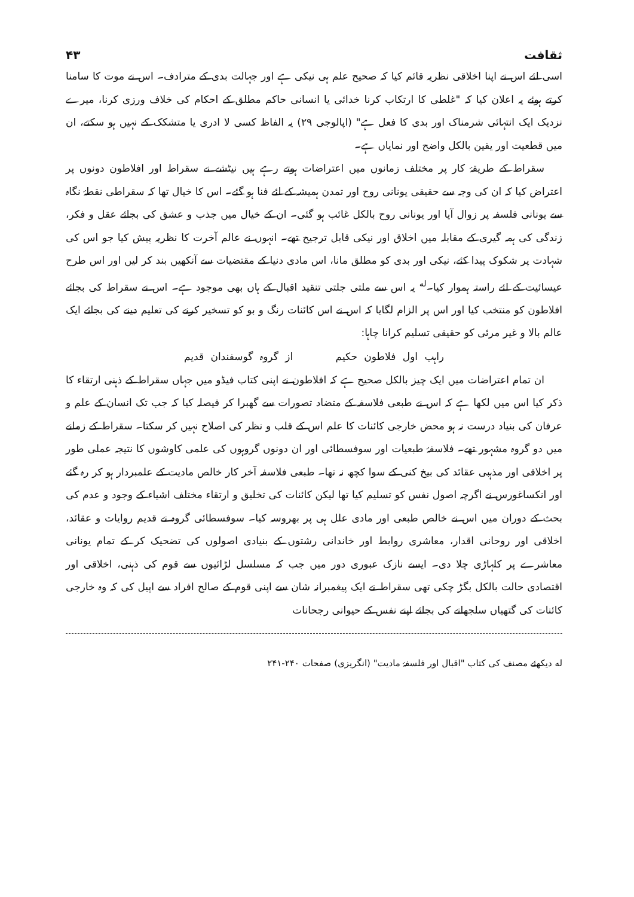ثقافت ۴۳
اسی لئے اس نے اپنا اخلاقی نظریہ قائم کیا کہ صحیح علم ہی نیکی ہے اور جہالت بدی کے مترادف۔ اس نے موت کا سامنا کرتے ہوئے یہ اعلان کیا کہ "غلطی کا ارتکاب کرنا خدائی یا انسانی حاکم مطلق کے احکام کی خلاف ورزی کرنا، میرے نزدیک ایک انتہائی شرمناک اور بدی کا فعل ہے" (اپالوجی ۲۹) یہ الفاظ کسی لا ادری یا متشکک کے نہیں ہو سکتے، ان میں قطعیت اور یقین بالکل واضح اور نمایاں ہے۔
سقراط کے طریقۂ کار پر مختلف زمانوں میں اعتراضات ہوتے رہے ہیں نیٹشے نے سقراط اور افلاطون دونوں پر اعتراض کیا کہ ان کی وجہ سے حقیقی یونانی روح اور تمدن ہمیشہ کے لئے فنا ہو گئے۔ اس کا خیال تھا کہ سقراطی نقطۂ نگاہ سے یونانی فلسفہ پر زوال آیا اور یونانی روح بالکل غائب ہو گئی۔ ان کے خیال میں جذب و عشق کی بجائے عقل و فکر، زندگی کی ہمہ گیری کے مقابلہ میں اخلاق اور نیکی قابل ترجیح تھے۔ انہوں نے عالم آخرت کا نظریہ پیش کیا جو اس کی شہادت پر شکوک پیدا کئے، نیکی اور بدی کو مطلق مانا، اس مادی دنیا کے مقتضیات سے آنکھیں بند کر لیں اور اس طرح عیسائیت کے لئے راستہ ہموار کیا۔<sup>له</sup> یہ اس سے ملتی جلتی تنقید اقبال کے ہاں بھی موجود ہے۔ اس نے سقراط کی بجائے افلاطون کو منتخب کیا اور اس پر الزام لگایا کہ اس نے اس کائنات رنگ و بو کو تسخیر کرنے کی تعلیم دینے کی بجائے ایک عالم بالا و غیر مرئی کو حقیقی تسلیم کرانا چاہا:
راہب اول فلاطون حکیم از گروہ گوسفندان قدیم
ان تمام اعتراضات میں ایک چیز بالکل صحیح ہے کہ افلاطون نے اپنی کتاب فیڈو میں جہاں سقراط کے ذہنی ارتقاء کا ذکر کیا اس میں لکھا ہے کہ اس نے طبعی فلاسفہ کے متضاد تصورات سے گھبرا کر فیصلہ کیا کہ جب تک انسان کے علم و عرفان کی بنیاد درست نہ ہو محض خارجی کائنات کا علم اس کے قلب و نظر کی اصلاح نہیں کر سکتا۔ سقراط کے زمانے میں دو گروہ مشہور تھے۔ فلاسفۂ طبعیات اور سوفسطائی اور ان دونوں گروہوں کی علمی کاوشوں کا نتیجہ عملی طور پر اخلاقی اور مذہبی عقائد کی بیخ کنی کے سوا کچھ نہ تھا۔ طبعی فلاسفہ آخر کار خالص مادیت کے علمبردار ہو کر رہ گئے اور انکساغورس نے اگرچہ اصول نفس کو تسلیم کیا تھا لیکن کائنات کی تخلیق و ارتقاء مختلف اشیاء کے وجود و عدم کی بحث کے دوران میں اس نے خالص طبعی اور مادی علل ہی پر بھروسہ کیا۔ سوفسطائی گروہ نے قدیم روایات و عقائد، اخلاقی اور روحانی اقدار، معاشری روابط اور خاندانی رشتوں کے بنیادی اصولوں کی تضحیک کر کے تمام یونانی معاشرے پر کلہاڑی چلا دی۔ ایسے نازک عبوری دور میں جب کہ مسلسل لڑائیوں سے قوم کی ذہنی، اخلاقی اور اقتصادی حالت بالکل بگڑ چکی تھی سقراط نے ایک پیغمبرانہ شان سے اپنی قوم کے صالح افراد سے اپیل کی کہ وہ خارجی کائنات کی گتھیاں سلجھانے کی بجائے اپنے نفس کے حیوانی رجحانات
له دیکھئے مصنف کی کتاب "اقبال اور فلسفۂ مادیت" (انگریزی) صفحات ۲۴۰-۲۴۱